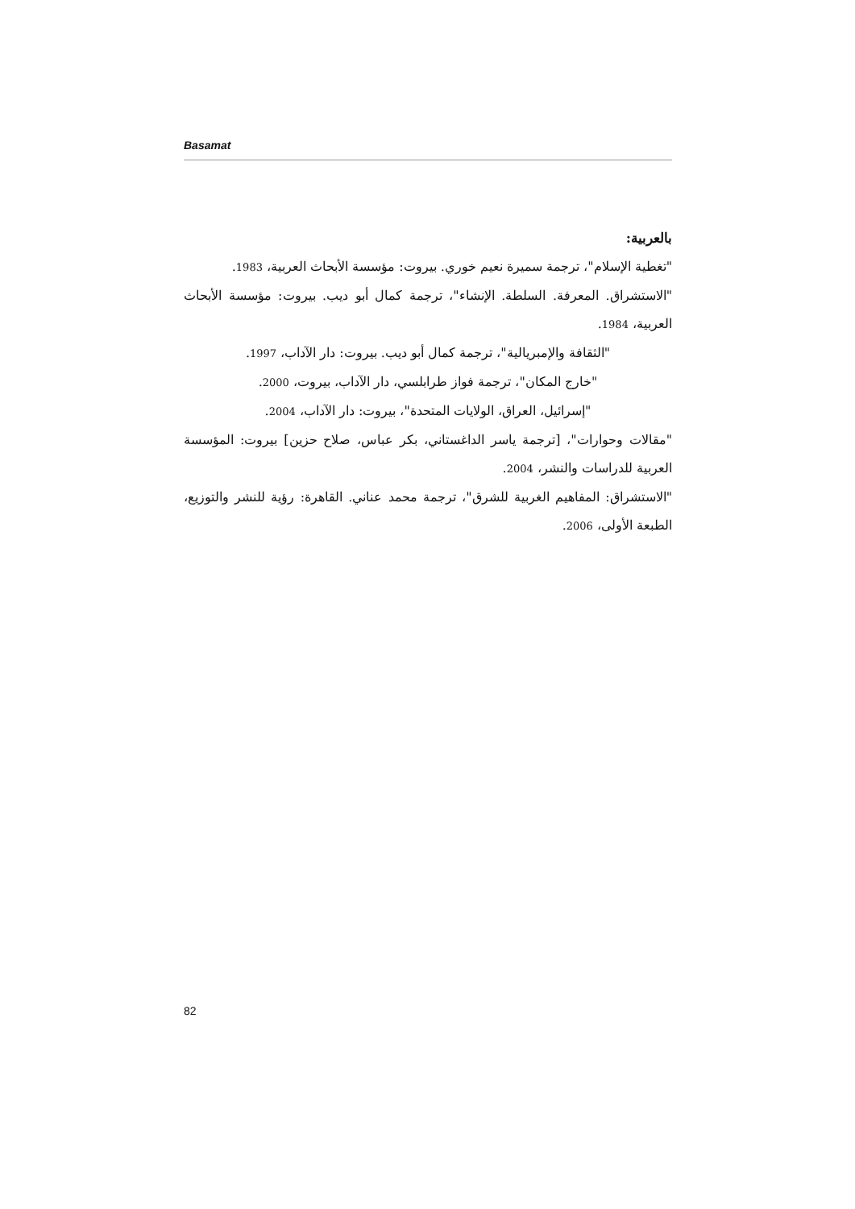Basamat
بالعربية:
"تغطية الإسلام"، ترجمة سميرة نعيم خوري. بيروت: مؤسسة الأبحاث العربية، 1983.
"الاستشراق. المعرفة. السلطة. الإنشاء"، ترجمة كمال أبو ديب. بيروت: مؤسسة الأبحاث العربية، 1984.
"الثقافة والإمبريالية"، ترجمة كمال أبو ديب. بيروت: دار الآداب، 1997.
"خارج المكان"، ترجمة فواز طرابلسي، دار الآداب، بيروت، 2000.
"إسرائيل، العراق، الولايات المتحدة"، بيروت: دار الآداب، 2004.
"مقالات وحوارات"، [ترجمة ياسر الداغستاني، بكر عباس، صلاح حزين] بيروت: المؤسسة العربية للدراسات والنشر، 2004.
"الاستشراق: المفاهيم الغربية للشرق"، ترجمة محمد عناني. القاهرة: رؤية للنشر والتوزيع، الطبعة الأولى، 2006.
82